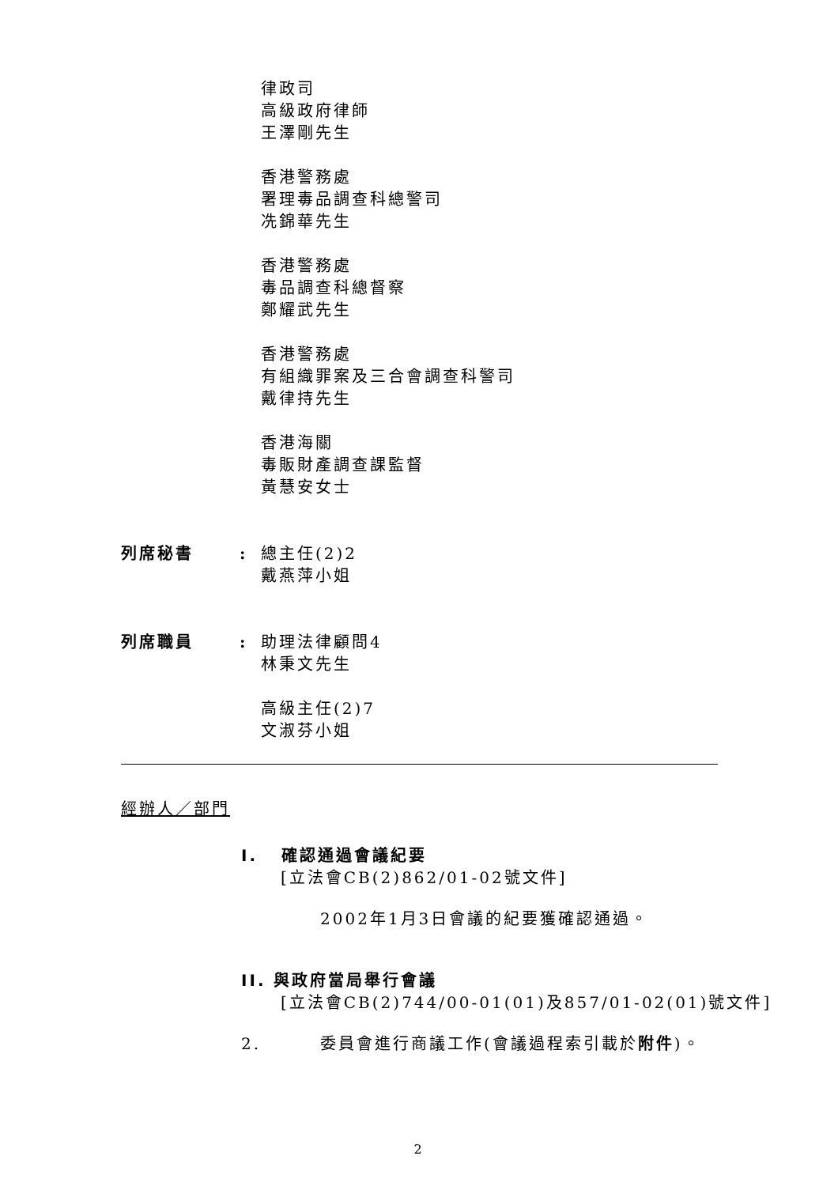律政司
高級政府律師
王澤剛先生
香港警務處
署理毒品調查科總警司
冼錦華先生
香港警務處
毒品調查科總督察
鄭耀武先生
香港警務處
有組織罪案及三合會調查科警司
戴律持先生
香港海關
毒販財產調查課監督
黃慧安女士
列席秘書 : 總主任(2)2
戴燕萍小姐
列席職員 : 助理法律顧問4
林秉文先生
高級主任(2)7
文淑芬小姐
經辦人／部門
I. 確認通過會議紀要
[立法會CB(2)862/01-02號文件]
2002年1月3日會議的紀要獲確認通過。
II. 與政府當局舉行會議
[立法會CB(2)744/00-01(01)及857/01-02(01)號文件]
2. 委員會進行商議工作(會議過程索引載於附件)。
2